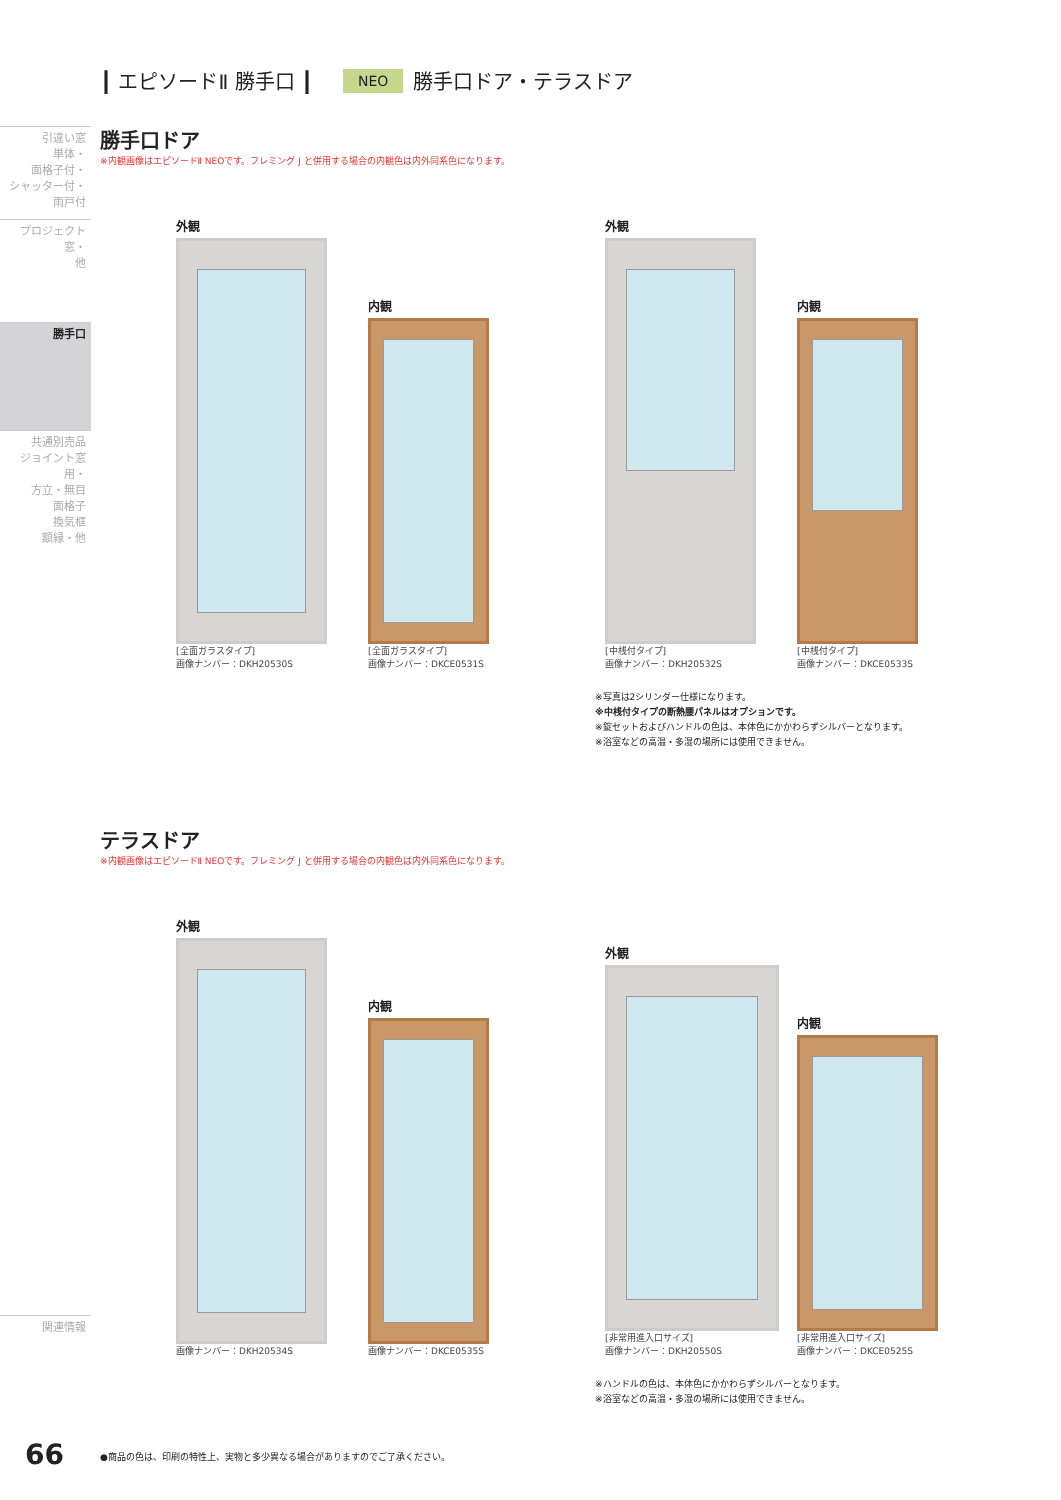引違い窓
単体・
面格子付・
シャッター付・
雨戸付
プロジェクト窓・
他
勝手口
共通別売品
ジョイント窓用・
方立・無目
面格子
換気框
額縁・他
関連情報
┃ エピソードⅡ 勝手口 ┃ NEO 勝手口ドア・テラスドア
勝手口ドア
※内観画像はエピソードⅡ NEOです。フレミング J と併用する場合の内観色は内外同系色になります。
外観
[全面ガラスタイプ]
画像ナンバー：DKH20530S
内観
[全面ガラスタイプ]
画像ナンバー：DKCE0531S
外観
[中桟付タイプ]
画像ナンバー：DKH20532S
内観
[中桟付タイプ]
画像ナンバー：DKCE0533S
※写真は2シリンダー仕様になります。
※中桟付タイプの断熱腰パネルはオプションです。
※錠セットおよびハンドルの色は、本体色にかかわらずシルバーとなります。
※浴室などの高温・多湿の場所には使用できません。
テラスドア
※内観画像はエピソードⅡ NEOです。フレミング J と併用する場合の内観色は内外同系色になります。
外観
画像ナンバー：DKH20534S
内観
画像ナンバー：DKCE0535S
外観
[非常用進入口サイズ]
画像ナンバー：DKH20550S
内観
[非常用進入口サイズ]
画像ナンバー：DKCE0525S
※ハンドルの色は、本体色にかかわらずシルバーとなります。
※浴室などの高温・多湿の場所には使用できません。
66
●商品の色は、印刷の特性上、実物と多少異なる場合がありますのでご了承ください。